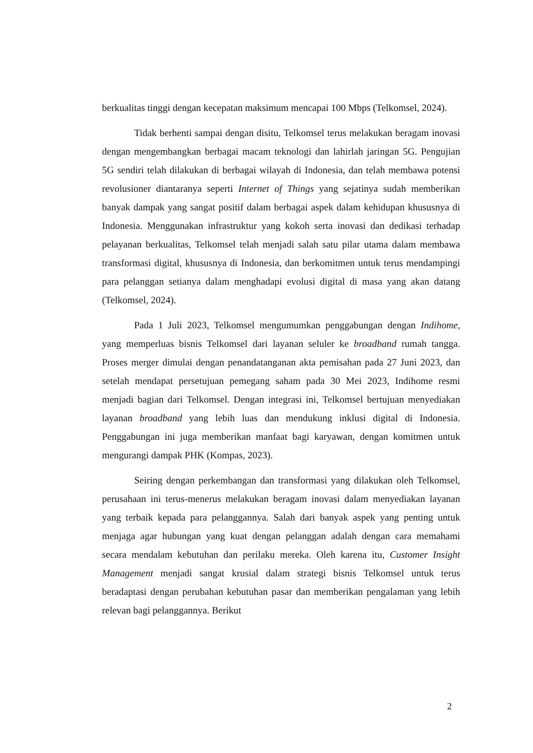berkualitas tinggi dengan kecepatan maksimum mencapai 100 Mbps (Telkomsel, 2024).
Tidak berhenti sampai dengan disitu, Telkomsel terus melakukan beragam inovasi dengan mengembangkan berbagai macam teknologi dan lahirlah jaringan 5G. Pengujian 5G sendiri telah dilakukan di berbagai wilayah di Indonesia, dan telah membawa potensi revolusioner diantaranya seperti Internet of Things yang sejatinya sudah memberikan banyak dampak yang sangat positif dalam berbagai aspek dalam kehidupan khususnya di Indonesia. Menggunakan infrastruktur yang kokoh serta inovasi dan dedikasi terhadap pelayanan berkualitas, Telkomsel telah menjadi salah satu pilar utama dalam membawa transformasi digital, khususnya di Indonesia, dan berkomitmen untuk terus mendampingi para pelanggan setianya dalam menghadapi evolusi digital di masa yang akan datang (Telkomsel, 2024).
Pada 1 Juli 2023, Telkomsel mengumumkan penggabungan dengan Indihome, yang memperluas bisnis Telkomsel dari layanan seluler ke broadband rumah tangga. Proses merger dimulai dengan penandatanganan akta pemisahan pada 27 Juni 2023, dan setelah mendapat persetujuan pemegang saham pada 30 Mei 2023, Indihome resmi menjadi bagian dari Telkomsel. Dengan integrasi ini, Telkomsel bertujuan menyediakan layanan broadband yang lebih luas dan mendukung inklusi digital di Indonesia. Penggabungan ini juga memberikan manfaat bagi karyawan, dengan komitmen untuk mengurangi dampak PHK (Kompas, 2023).
Seiring dengan perkembangan dan transformasi yang dilakukan oleh Telkomsel, perusahaan ini terus-menerus melakukan beragam inovasi dalam menyediakan layanan yang terbaik kepada para pelanggannya. Salah dari banyak aspek yang penting untuk menjaga agar hubungan yang kuat dengan pelanggan adalah dengan cara memahami secara mendalam kebutuhan dan perilaku mereka. Oleh karena itu, Customer Insight Management menjadi sangat krusial dalam strategi bisnis Telkomsel untuk terus beradaptasi dengan perubahan kebutuhan pasar dan memberikan pengalaman yang lebih relevan bagi pelanggannya. Berikut
2